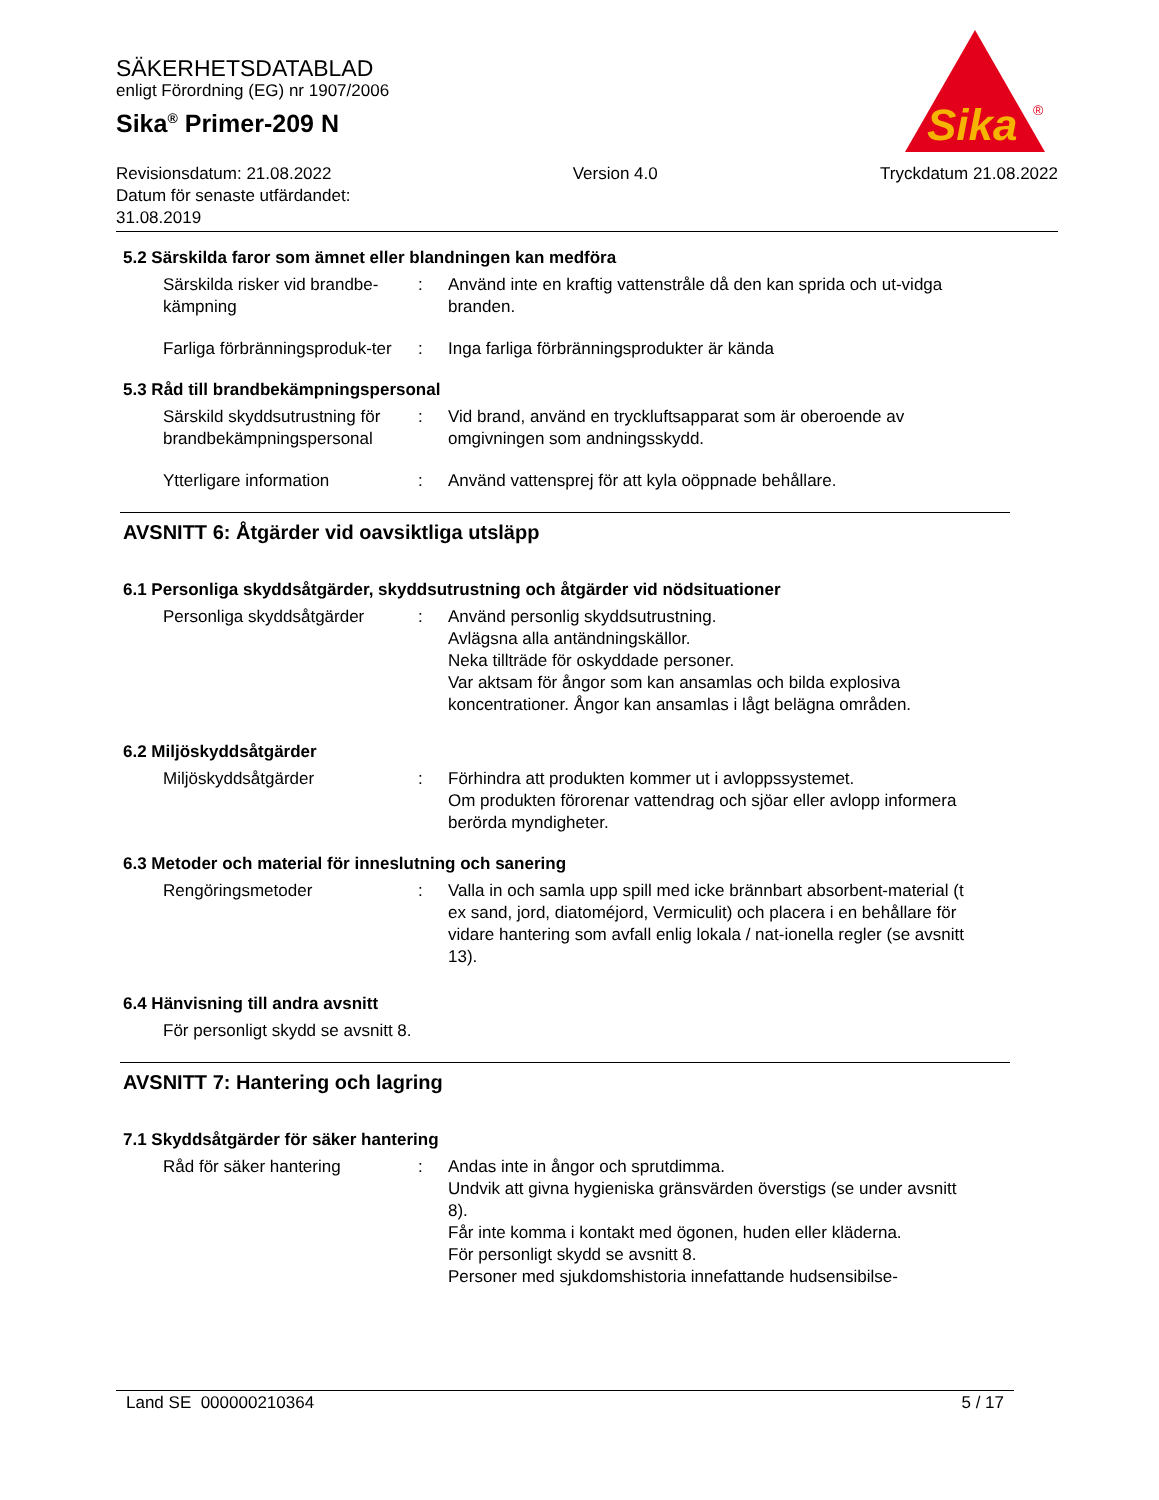SÄKERHETSDATABLAD
enligt Förordning (EG) nr 1907/2006
Sika<sup>®</sup> Primer-209 N
Sika
®
Revisionsdatum: 21.08.2022
Datum för senaste utfärdandet:
31.08.2019
Version 4.0 Tryckdatum 21.08.2022
5.2 Särskilda faror som ämnet eller blandningen kan medföra
Särskilda risker vid brandbe-kämpning
: Använd inte en kraftig vattenstråle då den kan sprida och ut-vidga branden.
Farliga förbränningsproduk-ter
: Inga farliga förbränningsprodukter är kända
5.3 Råd till brandbekämpningspersonal
Särskild skyddsutrustning för brandbekämpningspersonal
: Vid brand, använd en tryckluftsapparat som är oberoende av omgivningen som andningsskydd.
Ytterligare information : Använd vattensprej för att kyla oöppnade behållare.
AVSNITT 6: Åtgärder vid oavsiktliga utsläpp
6.1 Personliga skyddsåtgärder, skyddsutrustning och åtgärder vid nödsituationer
Personliga skyddsåtgärder : Använd personlig skyddsutrustning.
Avlägsna alla antändningskällor.
Neka tillträde för oskyddade personer.
Var aktsam för ångor som kan ansamlas och bilda explosiva koncentrationer. Ångor kan ansamlas i lågt belägna områden.
6.2 Miljöskyddsåtgärder
Miljöskyddsåtgärder : Förhindra att produkten kommer ut i avloppssystemet.
Om produkten förorenar vattendrag och sjöar eller avlopp informera berörda myndigheter.
6.3 Metoder och material för inneslutning och sanering
Rengöringsmetoder : Valla in och samla upp spill med icke brännbart absorbent-material (t ex sand, jord, diatoméjord, Vermiculit) och placera i en behållare för vidare hantering som avfall enlig lokala / nat-ionella regler (se avsnitt 13).
6.4 Hänvisning till andra avsnitt
För personligt skydd se avsnitt 8.
AVSNITT 7: Hantering och lagring
7.1 Skyddsåtgärder för säker hantering
Råd för säker hantering : Andas inte in ångor och sprutdimma.
Undvik att givna hygieniska gränsvärden överstigs (se under avsnitt 8).
Får inte komma i kontakt med ögonen, huden eller kläderna.
För personligt skydd se avsnitt 8.
Personer med sjukdomshistoria innefattande hudsensibilse-
Land SE 000000210364 5 / 17